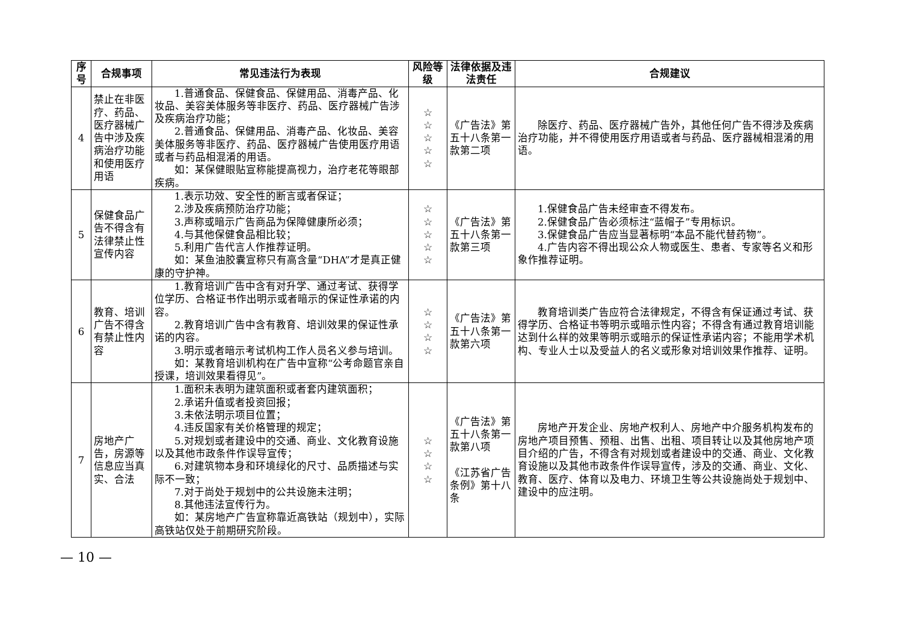| 序号 | 合规事项 | 常见违法行为表现 | 风险等级 | 法律依据及违法责任 | 合规建议 |
| --- | --- | --- | --- | --- | --- |
| 4 | 禁止在非医疗、药品、医疗器械广告中涉及疾病治疗功能和使用医疗用语 | 1.普通食品、保健食品、保健用品、消毒产品、化妆品、美容美体服务等非医疗、药品、医疗器械广告涉及疾病治疗功能； 2.普通食品、保健用品、消毒产品、化妆品、美容美体服务等非医疗、药品、医疗器械广告使用医疗用语或者与药品相混淆的用语。 如：某保健眼贴宣称能提高视力，治疗老花等眼部疾病。 | ☆ ☆ ☆ ☆ ☆ | 《广告法》第五十八条第一款第二项 | 除医疗、药品、医疗器械广告外，其他任何广告不得涉及疾病治疗功能，并不得使用医疗用语或者与药品、医疗器械相混淆的用语。 |
| 5 | 保健食品广告不得含有法律禁止性宣传内容 | 1.表示功效、安全性的断言或者保证； 2.涉及疾病预防治疗功能； 3.声称或暗示广告商品为保障健康所必须； 4.与其他保健食品相比较； 5.利用广告代言人作推荐证明。 如：某鱼油胶囊宣称只有高含量“DHA”才是真正健康的守护神。 | ☆ ☆ ☆ ☆ ☆ | 《广告法》第五十八条第一款第三项 | 1.保健食品广告未经审查不得发布。 2.保健食品广告必须标注“蓝帽子”专用标识。 3.保健食品广告应当显著标明“本品不能代替药物”。 4.广告内容不得出现公众人物或医生、患者、专家等名义和形象作推荐证明。 |
| 6 | 教育、培训广告不得含有禁止性内容 | 1.教育培训广告中含有对升学、通过考试、获得学位学历、合格证书作出明示或者暗示的保证性承诺的内容。 2.教育培训广告中含有教育、培训效果的保证性承诺的内容。 3.明示或者暗示考试机构工作人员名义参与培训。 如：某教育培训机构在广告中宣称“公考命题官亲自授课，培训效果看得见”。 | ☆ ☆ ☆ ☆ | 《广告法》第五十八条第一款第六项 | 教育培训类广告应符合法律规定，不得含有保证通过考试、获得学历、合格证书等明示或暗示性内容；不得含有通过教育培训能达到什么样的效果等明示或暗示的保证性承诺内容；不能用学术机构、专业人士以及受益人的名义或形象对培训效果作推荐、证明。 |
| 7 | 房地产广告，房源等信息应当真实、合法 | 1.面积未表明为建筑面积或者套内建筑面积； 2.承诺升值或者投资回报； 3.未依法明示项目位置； 4.违反国家有关价格管理的规定； 5.对规划或者建设中的交通、商业、文化教育设施以及其他市政条件作误导宣传； 6.对建筑物本身和环境绿化的尺寸、品质描述与实际不一致； 7.对于尚处于规划中的公共设施未注明； 8.其他违法宣传行为。 如：某房地产广告宣称靠近高铁站（规划中），实际高铁站仅处于前期研究阶段。 | ☆ ☆ ☆ ☆ | 《广告法》第五十八条第一款第八项 《江苏省广告条例》第十八条 | 房地产开发企业、房地产权利人、房地产中介服务机构发布的房地产项目预售、预租、出售、出租、项目转让以及其他房地产项目介绍的广告，不得含有对规划或者建设中的交通、商业、文化教育设施以及其他市政条件作误导宣传，涉及的交通、商业、文化、教育、医疗、体育以及电力、环境卫生等公共设施尚处于规划中、建设中的应注明。 |
— 10 —